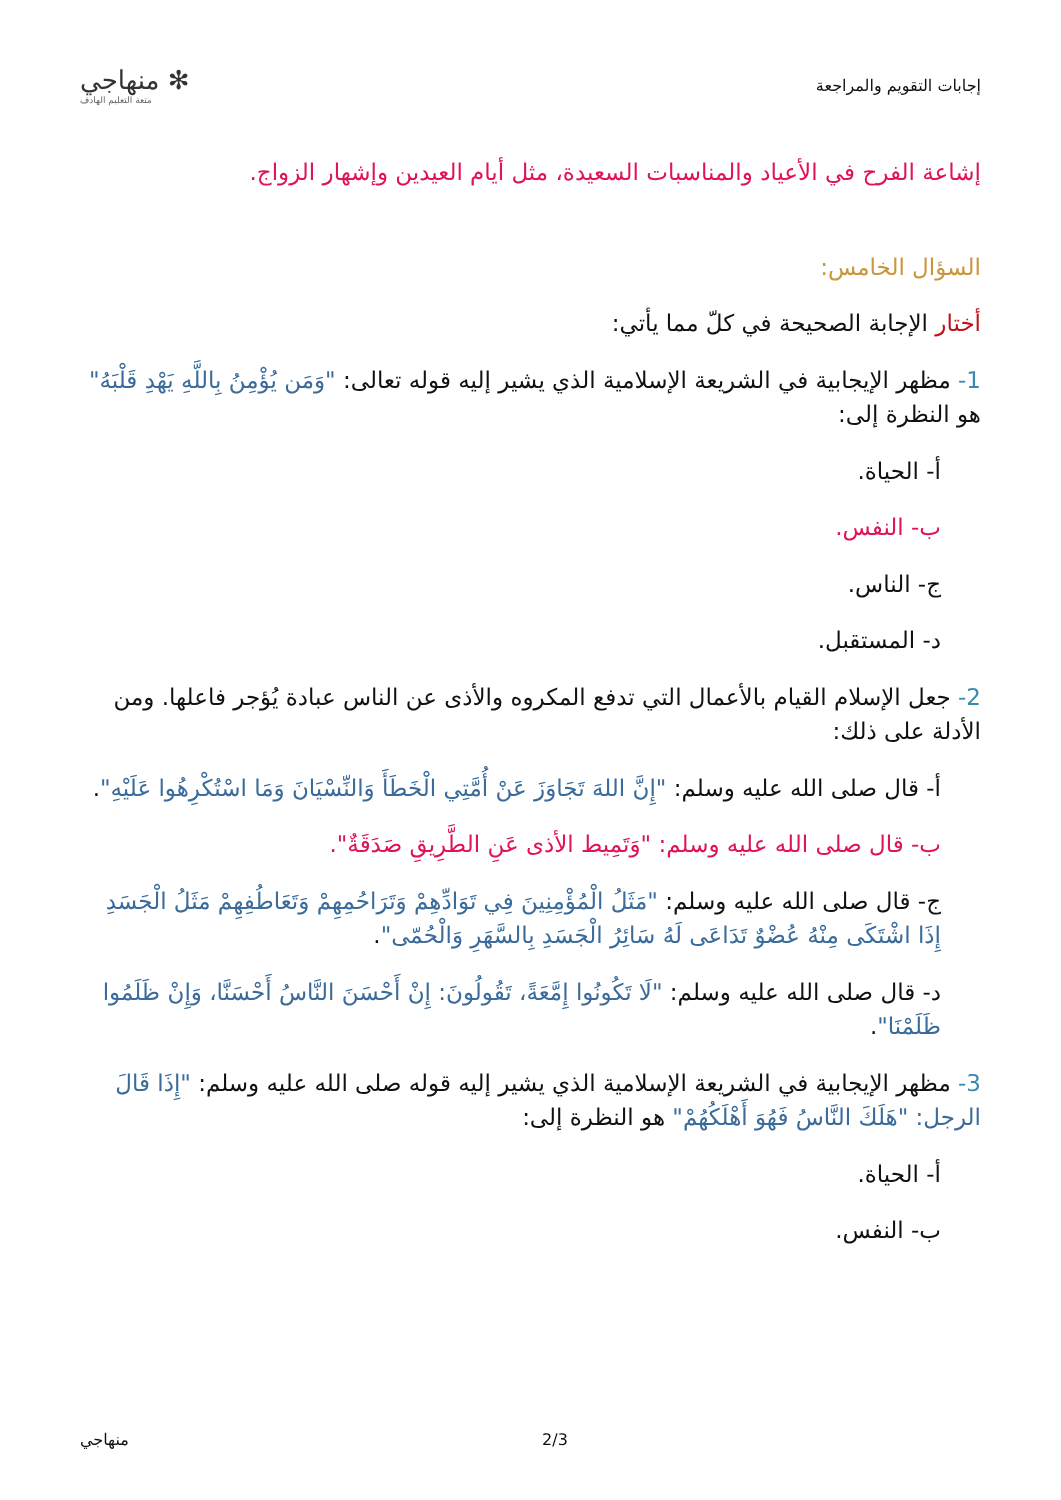إجابات التقويم والمراجعة
✻ منهاجي
متعة التعليم الهادف
إشاعة الفرح في الأعياد والمناسبات السعيدة، مثل أيام العيدين وإشهار الزواج.
السؤال الخامس:
أختار الإجابة الصحيحة في كلّ مما يأتي:
1- مظهر الإيجابية في الشريعة الإسلامية الذي يشير إليه قوله تعالى: "وَمَن يُؤْمِنُ بِاللَّهِ يَهْدِ قَلْبَهُ" هو النظرة إلى:
أ- الحياة.
ب- النفس.
ج- الناس.
د- المستقبل.
2- جعل الإسلام القيام بالأعمال التي تدفع المكروه والأذى عن الناس عبادة يُؤجر فاعلها. ومن الأدلة على ذلك:
أ- قال صلى الله عليه وسلم: "إِنَّ اللهَ تَجَاوَزَ عَنْ أُمَّتِي الْخَطَأَ وَالنِّسْيَانَ وَمَا اسْتُكْرِهُوا عَلَيْهِ".
ب- قال صلى الله عليه وسلم: "وَتَمِيط الأذى عَنِ الطَّرِيقِ صَدَقَةٌ".
ج- قال صلى الله عليه وسلم: "مَثَلُ الْمُؤْمِنِينَ فِي تَوَادِّهِمْ وَتَرَاحُمِهِمْ وَتَعَاطُفِهِمْ مَثَلُ الْجَسَدِ إِذَا اشْتَكَى مِنْهُ عُضْوٌ تَدَاعَى لَهُ سَائِرُ الْجَسَدِ بِالسَّهَرِ وَالْحُمّى".
د- قال صلى الله عليه وسلم: "لَا تَكُونُوا إِمَّعَةً، تَقُولُونَ: إِنْ أَحْسَنَ النَّاسُ أَحْسَنَّا، وَإِنْ ظَلَمُوا ظَلَمْنَا".
3- مظهر الإيجابية في الشريعة الإسلامية الذي يشير إليه قوله صلى الله عليه وسلم: "إِذَا قَالَ الرجل: "هَلَكَ النَّاسُ فَهُوَ أَهْلَكُهُمْ" هو النظرة إلى:
أ- الحياة.
ب- النفس.
منهاجي 2/3